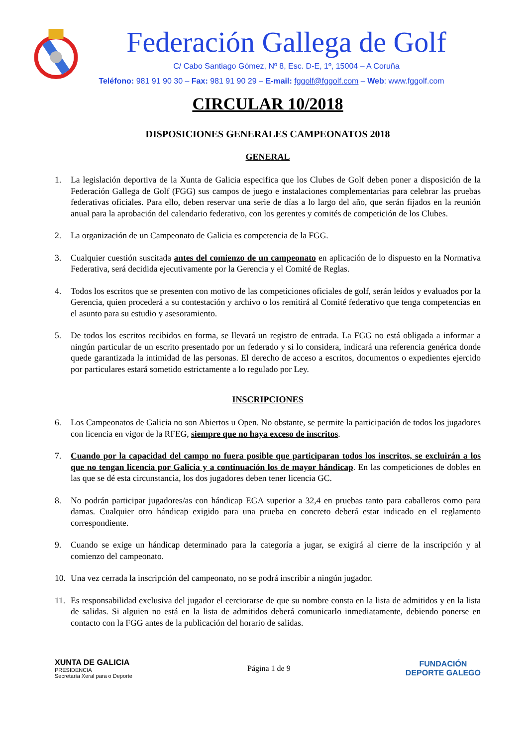Federación Gallega de Golf
C/ Cabo Santiago Gómez, Nº 8, Esc. D-E, 1º, 15004 – A Coruña
Teléfono: 981 91 90 30 – Fax: 981 91 90 29 – E-mail: fggolf@fggolf.com – Web: www.fggolf.com
CIRCULAR 10/2018
DISPOSICIONES GENERALES CAMPEONATOS 2018
GENERAL
1. La legislación deportiva de la Xunta de Galicia especifica que los Clubes de Golf deben poner a disposición de la Federación Gallega de Golf (FGG) sus campos de juego e instalaciones complementarias para celebrar las pruebas federativas oficiales. Para ello, deben reservar una serie de días a lo largo del año, que serán fijados en la reunión anual para la aprobación del calendario federativo, con los gerentes y comités de competición de los Clubes.
2. La organización de un Campeonato de Galicia es competencia de la FGG.
3. Cualquier cuestión suscitada antes del comienzo de un campeonato en aplicación de lo dispuesto en la Normativa Federativa, será decidida ejecutivamente por la Gerencia y el Comité de Reglas.
4. Todos los escritos que se presenten con motivo de las competiciones oficiales de golf, serán leídos y evaluados por la Gerencia, quien procederá a su contestación y archivo o los remitirá al Comité federativo que tenga competencias en el asunto para su estudio y asesoramiento.
5. De todos los escritos recibidos en forma, se llevará un registro de entrada. La FGG no está obligada a informar a ningún particular de un escrito presentado por un federado y si lo considera, indicará una referencia genérica donde quede garantizada la intimidad de las personas. El derecho de acceso a escritos, documentos o expedientes ejercido por particulares estará sometido estrictamente a lo regulado por Ley.
INSCRIPCIONES
6. Los Campeonatos de Galicia no son Abiertos u Open. No obstante, se permite la participación de todos los jugadores con licencia en vigor de la RFEG, siempre que no haya exceso de inscritos.
7. Cuando por la capacidad del campo no fuera posible que participaran todos los inscritos, se excluirán a los que no tengan licencia por Galicia y a continuación los de mayor hándicap. En las competiciones de dobles en las que se dé esta circunstancia, los dos jugadores deben tener licencia GC.
8. No podrán participar jugadores/as con hándicap EGA superior a 32,4 en pruebas tanto para caballeros como para damas. Cualquier otro hándicap exigido para una prueba en concreto deberá estar indicado en el reglamento correspondiente.
9. Cuando se exige un hándicap determinado para la categoría a jugar, se exigirá al cierre de la inscripción y al comienzo del campeonato.
10. Una vez cerrada la inscripción del campeonato, no se podrá inscribir a ningún jugador.
11. Es responsabilidad exclusiva del jugador el cerciorarse de que su nombre consta en la lista de admitidos y en la lista de salidas. Si alguien no está en la lista de admitidos deberá comunicarlo inmediatamente, debiendo ponerse en contacto con la FGG antes de la publicación del horario de salidas.
XUNTA DE GALICIA
PRESIDENCIA
Secretaría Xeral para o Deporte
Página 1 de 9
FUNDACIÓN
DEPORTE GALEGO